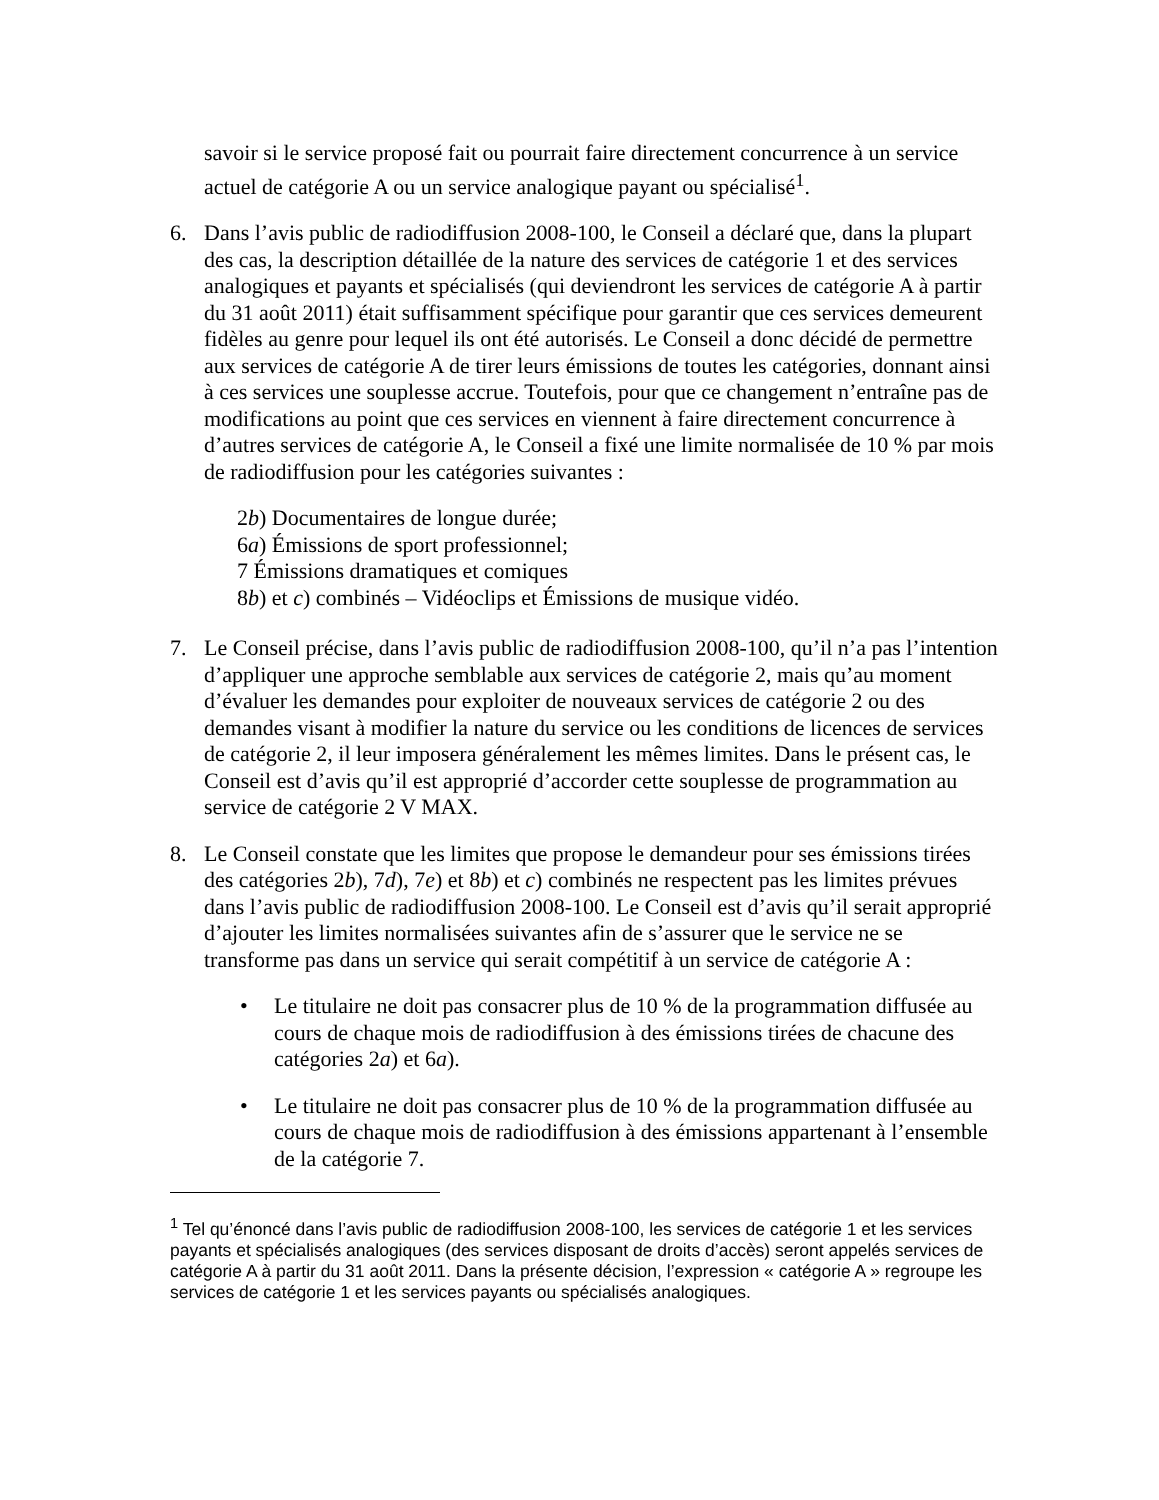savoir si le service proposé fait ou pourrait faire directement concurrence à un service actuel de catégorie A ou un service analogique payant ou spécialisé<sup>1</sup>.
6. Dans l’avis public de radiodiffusion 2008-100, le Conseil a déclaré que, dans la plupart des cas, la description détaillée de la nature des services de catégorie 1 et des services analogiques et payants et spécialisés (qui deviendront les services de catégorie A à partir du 31 août 2011) était suffisamment spécifique pour garantir que ces services demeurent fidèles au genre pour lequel ils ont été autorisés. Le Conseil a donc décidé de permettre aux services de catégorie A de tirer leurs émissions de toutes les catégories, donnant ainsi à ces services une souplesse accrue. Toutefois, pour que ce changement n’entraîne pas de modifications au point que ces services en viennent à faire directement concurrence à d’autres services de catégorie A, le Conseil a fixé une limite normalisée de 10 % par mois de radiodiffusion pour les catégories suivantes :
2b) Documentaires de longue durée;
6a) Émissions de sport professionnel;
7 Émissions dramatiques et comiques
8b) et c) combinés – Vidéoclips et Émissions de musique vidéo.
7. Le Conseil précise, dans l’avis public de radiodiffusion 2008-100, qu’il n’a pas l’intention d’appliquer une approche semblable aux services de catégorie 2, mais qu’au moment d’évaluer les demandes pour exploiter de nouveaux services de catégorie 2 ou des demandes visant à modifier la nature du service ou les conditions de licences de services de catégorie 2, il leur imposera généralement les mêmes limites. Dans le présent cas, le Conseil est d’avis qu’il est approprié d’accorder cette souplesse de programmation au service de catégorie 2 V MAX.
8. Le Conseil constate que les limites que propose le demandeur pour ses émissions tirées des catégories 2b), 7d), 7e) et 8b) et c) combinés ne respectent pas les limites prévues dans l’avis public de radiodiffusion 2008-100. Le Conseil est d’avis qu’il serait approprié d’ajouter les limites normalisées suivantes afin de s’assurer que le service ne se transforme pas dans un service qui serait compétitif à un service de catégorie A :
• Le titulaire ne doit pas consacrer plus de 10 % de la programmation diffusée au cours de chaque mois de radiodiffusion à des émissions tirées de chacune des catégories 2a) et 6a).
• Le titulaire ne doit pas consacrer plus de 10 % de la programmation diffusée au cours de chaque mois de radiodiffusion à des émissions appartenant à l’ensemble de la catégorie 7.
<sup>1</sup> Tel qu’énoncé dans l’avis public de radiodiffusion 2008-100, les services de catégorie 1 et les services payants et spécialisés analogiques (des services disposant de droits d’accès) seront appelés services de catégorie A à partir du 31 août 2011. Dans la présente décision, l’expression « catégorie A » regroupe les services de catégorie 1 et les services payants ou spécialisés analogiques.